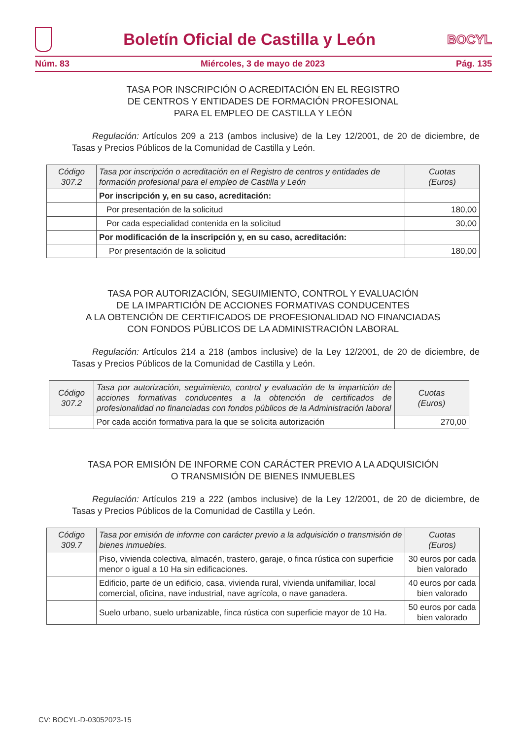Boletín Oficial de Castilla y León
BOCYL
Núm. 83 Miércoles, 3 de mayo de 2023 Pág. 135
TASA POR INSCRIPCIÓN O ACREDITACIÓN EN EL REGISTRO
DE CENTROS Y ENTIDADES DE FORMACIÓN PROFESIONAL
PARA EL EMPLEO DE CASTILLA Y LEÓN
Regulación: Artículos 209 a 213 (ambos inclusive) de la Ley 12/2001, de 20 de diciembre, de Tasas y Precios Públicos de la Comunidad de Castilla y León.
| Código 307.2 | Tasa por inscripción o acreditación en el Registro de centros y entidades de formación profesional para el empleo de Castilla y León | Cuotas (Euros) |
| --- | --- | --- |
| | Por inscripción y, en su caso, acreditación: | |
| | Por presentación de la solicitud | 180,00 |
| | Por cada especialidad contenida en la solicitud | 30,00 |
| | Por modificación de la inscripción y, en su caso, acreditación: | |
| | Por presentación de la solicitud | 180,00 |
TASA POR AUTORIZACIÓN, SEGUIMIENTO, CONTROL Y EVALUACIÓN
DE LA IMPARTICIÓN DE ACCIONES FORMATIVAS CONDUCENTES
A LA OBTENCIÓN DE CERTIFICADOS DE PROFESIONALIDAD NO FINANCIADAS
CON FONDOS PÚBLICOS DE LA ADMINISTRACIÓN LABORAL
Regulación: Artículos 214 a 218 (ambos inclusive) de la Ley 12/2001, de 20 de diciembre, de Tasas y Precios Públicos de la Comunidad de Castilla y León.
| Código 307.2 | Tasa por autorización, seguimiento, control y evaluación de la impartición de acciones formativas conducentes a la obtención de certificados de profesionalidad no financiadas con fondos públicos de la Administración laboral | Cuotas (Euros) |
| --- | --- | --- |
| | Por cada acción formativa para la que se solicita autorización | 270,00 |
TASA POR EMISIÓN DE INFORME CON CARÁCTER PREVIO A LA ADQUISICIÓN
O TRANSMISIÓN DE BIENES INMUEBLES
Regulación: Artículos 219 a 222 (ambos inclusive) de la Ley 12/2001, de 20 de diciembre, de Tasas y Precios Públicos de la Comunidad de Castilla y León.
| Código 309.7 | Tasa por emisión de informe con carácter previo a la adquisición o transmisión de bienes inmuebles. | Cuotas (Euros) |
| --- | --- | --- |
| | Piso, vivienda colectiva, almacén, trastero, garaje, o finca rústica con superficie menor o igual a 10 Ha sin edificaciones. | 30 euros por cada bien valorado |
| | Edificio, parte de un edificio, casa, vivienda rural, vivienda unifamiliar, local comercial, oficina, nave industrial, nave agrícola, o nave ganadera. | 40 euros por cada bien valorado |
| | Suelo urbano, suelo urbanizable, finca rústica con superficie mayor de 10 Ha. | 50 euros por cada bien valorado |
CV: BOCYL-D-03052023-15